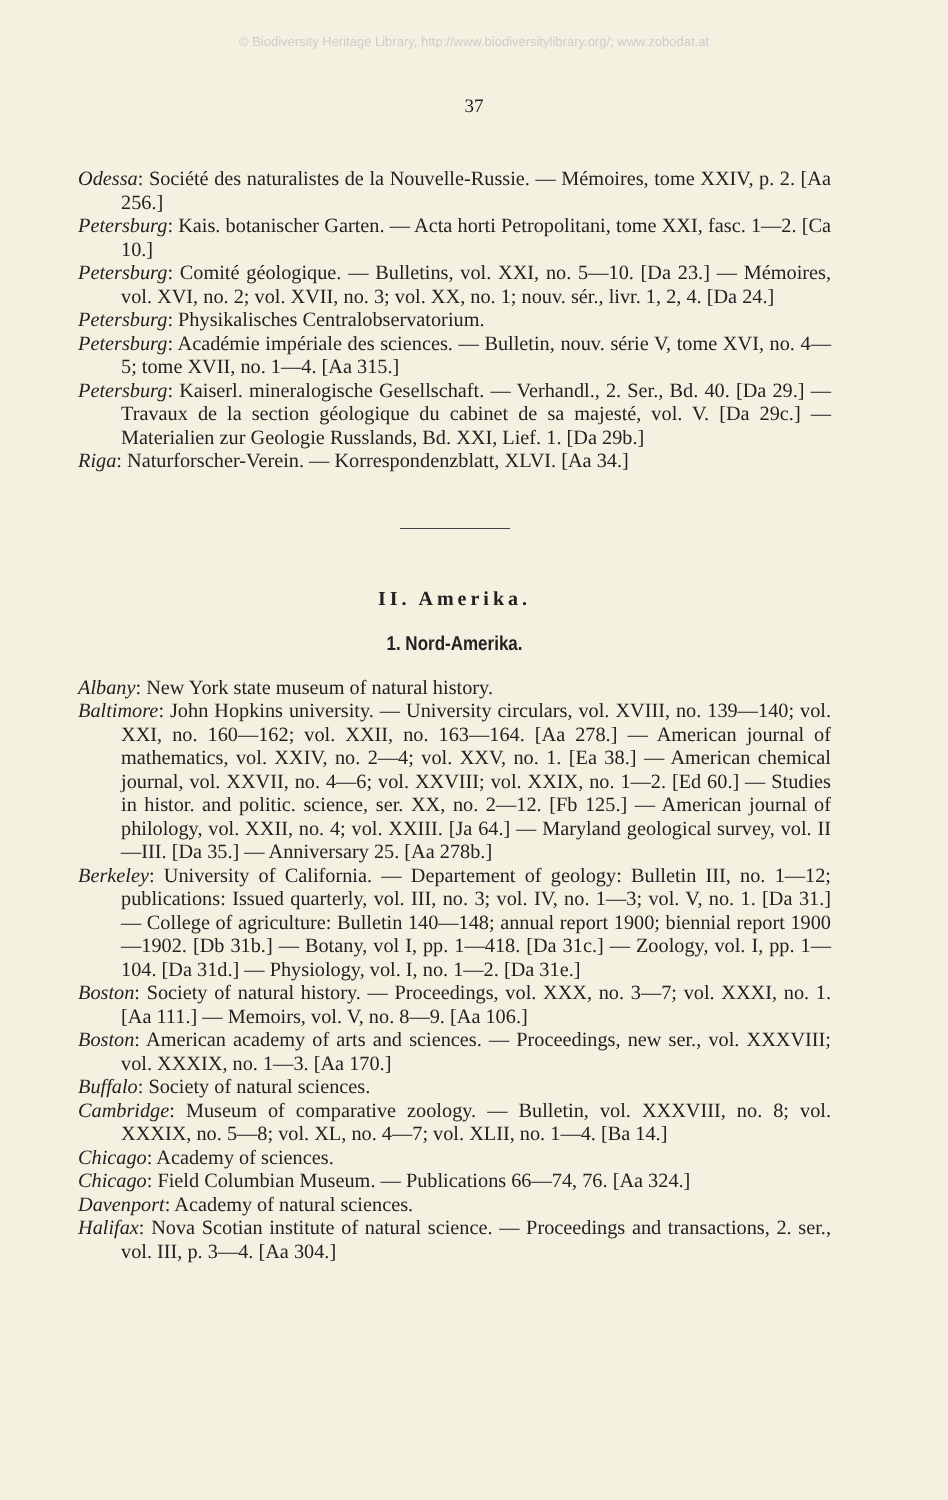© Biodiversity Heritage Library, http://www.biodiversitylibrary.org/; www.zobodat.at
37
Odessa: Société des naturalistes de la Nouvelle-Russie. — Mémoires, tome XXIV, p. 2. [Aa 256.]
Petersburg: Kais. botanischer Garten. — Acta horti Petropolitani, tome XXI, fasc. 1—2. [Ca 10.]
Petersburg: Comité géologique. — Bulletins, vol. XXI, no. 5—10. [Da 23.] — Mémoires, vol. XVI, no. 2; vol. XVII, no. 3; vol. XX, no. 1; nouv. sér., livr. 1, 2, 4. [Da 24.]
Petersburg: Physikalisches Centralobservatorium.
Petersburg: Académie impériale des sciences. — Bulletin, nouv. série V, tome XVI, no. 4—5; tome XVII, no. 1—4. [Aa 315.]
Petersburg: Kaiserl. mineralogische Gesellschaft. — Verhandl., 2. Ser., Bd. 40. [Da 29.] — Travaux de la section géologique du cabinet de sa majesté, vol. V. [Da 29c.] — Materialien zur Geologie Russlands, Bd. XXI, Lief. 1. [Da 29b.]
Riga: Naturforscher-Verein. — Korrespondenzblatt, XLVI. [Aa 34.]
II. Amerika.
1. Nord-Amerika.
Albany: New York state museum of natural history.
Baltimore: John Hopkins university. — University circulars, vol. XVIII, no. 139—140; vol. XXI, no. 160—162; vol. XXII, no. 163—164. [Aa 278.] — American journal of mathematics, vol. XXIV, no. 2—4; vol. XXV, no. 1. [Ea 38.] — American chemical journal, vol. XXVII, no. 4—6; vol. XXVIII; vol. XXIX, no. 1—2. [Ed 60.] — Studies in histor. and politic. science, ser. XX, no. 2—12. [Fb 125.] — American journal of philology, vol. XXII, no. 4; vol. XXIII. [Ja 64.] — Maryland geological survey, vol. II—III. [Da 35.] — Anniversary 25. [Aa 278b.]
Berkeley: University of California. — Departement of geology: Bulletin III, no. 1—12; publications: Issued quarterly, vol. III, no. 3; vol. IV, no. 1—3; vol. V, no. 1. [Da 31.] — College of agriculture: Bulletin 140—148; annual report 1900; biennial report 1900—1902. [Db 31b.] — Botany, vol I, pp. 1—418. [Da 31c.] — Zoology, vol. I, pp. 1—104. [Da 31d.] — Physiology, vol. I, no. 1—2. [Da 31e.]
Boston: Society of natural history. — Proceedings, vol. XXX, no. 3—7; vol. XXXI, no. 1. [Aa 111.] — Memoirs, vol. V, no. 8—9. [Aa 106.]
Boston: American academy of arts and sciences. — Proceedings, new ser., vol. XXXVIII; vol. XXXIX, no. 1—3. [Aa 170.]
Buffalo: Society of natural sciences.
Cambridge: Museum of comparative zoology. — Bulletin, vol. XXXVIII, no. 8; vol. XXXIX, no. 5—8; vol. XL, no. 4—7; vol. XLII, no. 1—4. [Ba 14.]
Chicago: Academy of sciences.
Chicago: Field Columbian Museum. — Publications 66—74, 76. [Aa 324.]
Davenport: Academy of natural sciences.
Halifax: Nova Scotian institute of natural science. — Proceedings and transactions, 2. ser., vol. III, p. 3—4. [Aa 304.]